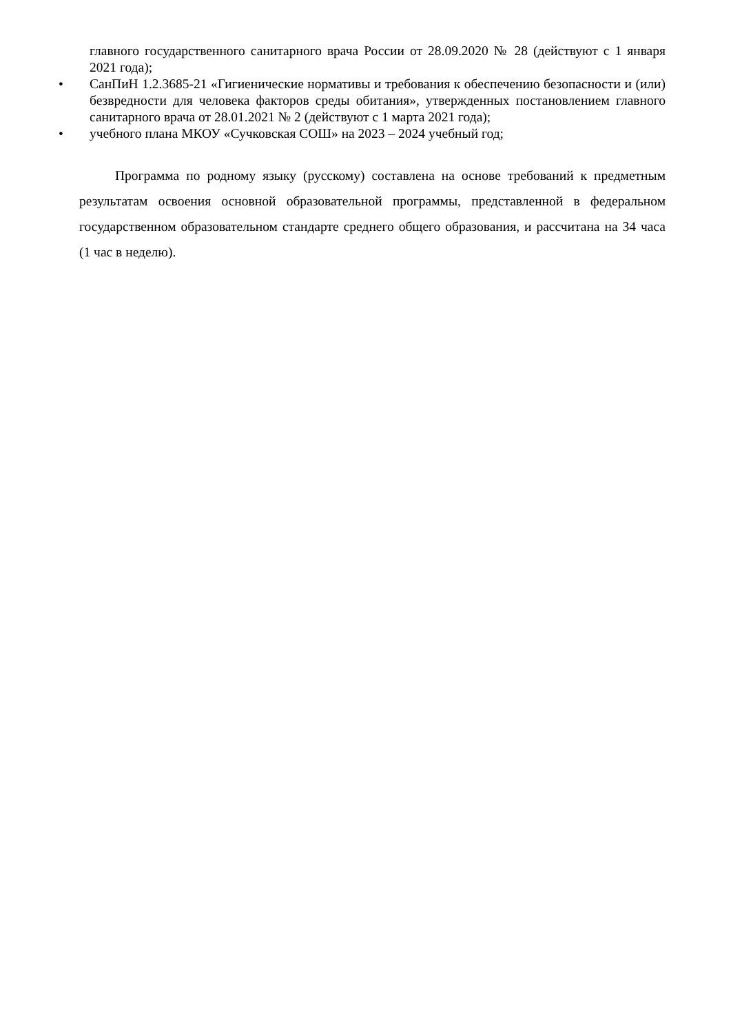главного государственного санитарного врача России от 28.09.2020 № 28 (действуют с 1 января 2021 года);
• СанПиН 1.2.3685-21 «Гигиенические нормативы и требования к обеспечению безопасности и (или) безвредности для человека факторов среды обитания», утвержденных постановлением главного санитарного врача от 28.01.2021 № 2 (действуют с 1 марта 2021 года);
• учебного плана МКОУ «Сучковская СОШ» на 2023 – 2024 учебный год;
Программа по родному языку (русскому) составлена на основе требований к предметным результатам освоения основной образовательной программы, представленной в федеральном государственном образовательном стандарте среднего общего образования, и рассчитана на 34 часа (1 час в неделю).